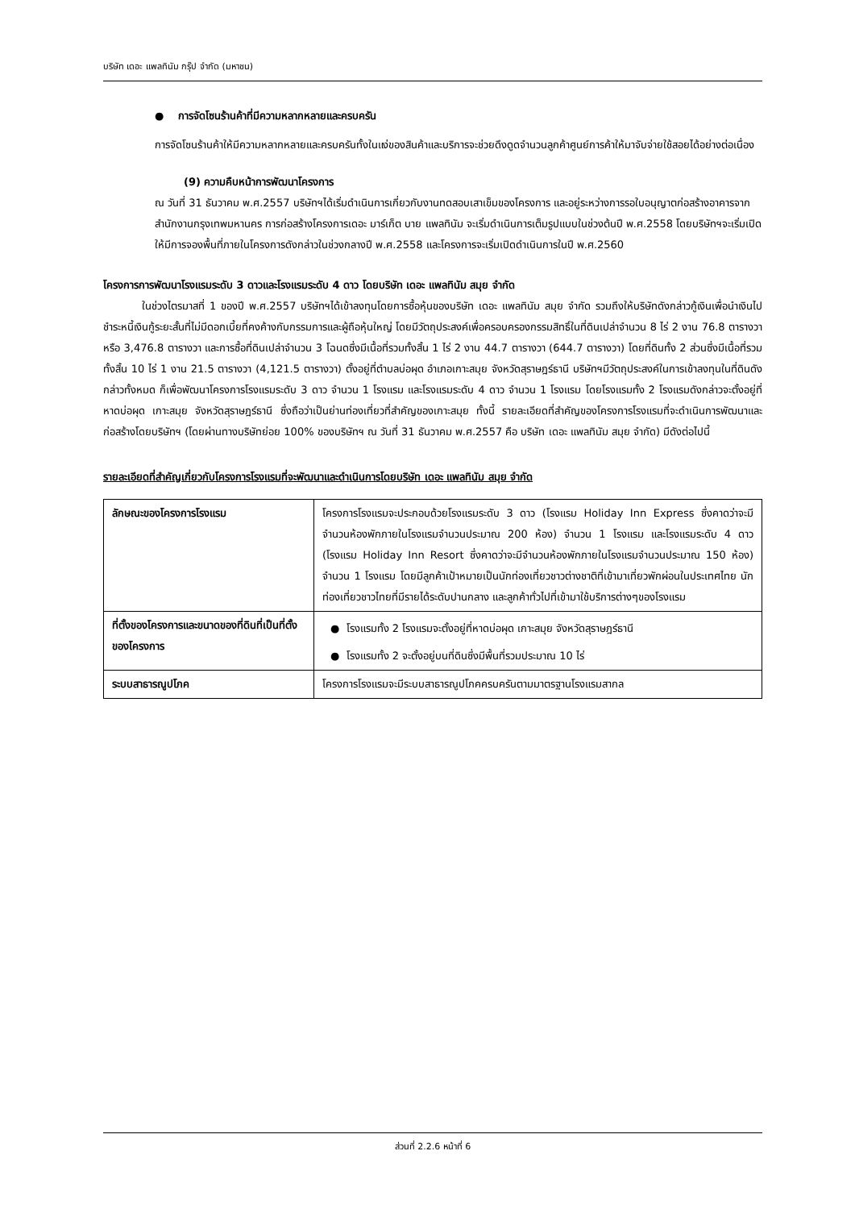บริษัท เดอะ แพลทินัม กรุ๊ป จำกัด (มหาชน)
● การจัดโซนร้านค้าที่มีความหลากหลายและครบครัน
การจัดโซนร้านค้าให้มีความหลากหลายและครบครันทั้งในแง่ของสินค้าและบริการจะช่วยดึงดูดจำนวนลูกค้าศูนย์การค้าให้มาจับจ่ายใช้สอยได้อย่างต่อเนื่อง
(9) ความคืบหน้าการพัฒนาโครงการ
ณ วันที่ 31 ธันวาคม พ.ศ.2557 บริษัทฯได้เริ่มดำเนินการเกี่ยวกับงานทดสอบเสาเข็มของโครงการ และอยู่ระหว่างการรอใบอนุญาตก่อสร้างอาคารจากสำนักงานกรุงเทพมหานคร การก่อสร้างโครงการเดอะ มาร์เก็ต บาย แพลทินัม จะเริ่มดำเนินการเต็มรูปแบบในช่วงต้นปี พ.ศ.2558 โดยบริษัทฯจะเริ่มเปิดให้มีการจองพื้นที่ภายในโครงการดังกล่าวในช่วงกลางปี พ.ศ.2558 และโครงการจะเริ่มเปิดดำเนินการในปี พ.ศ.2560
โครงการการพัฒนาโรงแรมระดับ 3 ดาวและโรงแรมระดับ 4 ดาว โดยบริษัท เดอะ แพลทินัม สมุย จำกัด
ในช่วงไตรมาสที่ 1 ของปี พ.ศ.2557 บริษัทฯได้เข้าลงทุนโดยการซื้อหุ้นของบริษัท เดอะ แพลทินัม สมุย จำกัด รวมถึงให้บริษัทดังกล่าวกู้เงินเพื่อนำเงินไปชำระหนี้เงินกู้ระยะสั้นที่ไม่มีดอกเบี้ยที่คงค้างกับกรรมการและผู้ถือหุ้นใหญ่ โดยมีวัตถุประสงค์เพื่อครอบครองกรรมสิทธิ์ในที่ดินเปล่าจำนวน 8 ไร่ 2 งาน 76.8 ตารางวา หรือ 3,476.8 ตารางวา และการซื้อที่ดินเปล่าจำนวน 3 โฉนดซึ่งมีเนื้อที่รวมทั้งสิ้น 1 ไร่ 2 งาน 44.7 ตารางวา (644.7 ตารางวา) โดยที่ดินทั้ง 2 ส่วนซึ่งมีเนื้อที่รวมทั้งสิ้น 10 ไร่ 1 งาน 21.5 ตารางวา (4,121.5 ตารางวา) ตั้งอยู่ที่ตำบลบ่อผุด อำเภอเกาะสมุย จังหวัดสุราษฎร์ธานี บริษัทฯมีวัตถุประสงค์ในการเข้าลงทุนในที่ดินดังกล่าวทั้งหมด ก็เพื่อพัฒนาโครงการโรงแรมระดับ 3 ดาว จำนวน 1 โรงแรม และโรงแรมระดับ 4 ดาว จำนวน 1 โรงแรม โดยโรงแรมทั้ง 2 โรงแรมดังกล่าวจะตั้งอยู่ที่หาดบ่อผุด เกาะสมุย จังหวัดสุราษฎร์ธานี ซึ่งถือว่าเป็นย่านท่องเที่ยวที่สำคัญของเกาะสมุย ทั้งนี้ รายละเอียดที่สำคัญของโครงการโรงแรมที่จะดำเนินการพัฒนาและก่อสร้างโดยบริษัทฯ (โดยผ่านทางบริษัทย่อย 100% ของบริษัทฯ ณ วันที่ 31 ธันวาคม พ.ศ.2557 คือ บริษัท เดอะ แพลทินัม สมุย จำกัด) มีดังต่อไปนี้
รายละเอียดที่สำคัญเกี่ยวกับโครงการโรงแรมที่จะพัฒนาและดำเนินการโดยบริษัท เดอะ แพลทินัม สมุย จำกัด
| ลักษณะของโครงการโรงแรม | โครงการโรงแรมจะประกอบด้วยโรงแรมระดับ 3 ดาว (โรงแรม Holiday Inn Express ซึ่งคาดว่าจะมีจำนวนห้องพักภายในโรงแรมจำนวนประมาณ 200 ห้อง) จำนวน 1 โรงแรม และโรงแรมระดับ 4 ดาว (โรงแรม Holiday Inn Resort ซึ่งคาดว่าจะมีจำนวนห้องพักภายในโรงแรมจำนวนประมาณ 150 ห้อง) จำนวน 1 โรงแรม โดยมีลูกค้าเป้าหมายเป็นนักท่องเที่ยวชาวต่างชาติที่เข้ามาเที่ยวพักผ่อนในประเทศไทย นักท่องเที่ยวชาวไทยที่มีรายได้ระดับปานกลาง และลูกค้าทั่วไปที่เข้ามาใช้บริการต่างๆของโรงแรม |
| ที่ตั้งของโครงการและขนาดของที่ดินที่เป็นที่ตั้งของโครงการ | ● โรงแรมทั้ง 2 โรงแรมจะตั้งอยู่ที่หาดบ่อผุด เกาะสมุย จังหวัดสุราษฎร์ธานี ● โรงแรมทั้ง 2 จะตั้งอยู่บนที่ดินซึ่งมีพื้นที่รวมประมาณ 10 ไร่ |
| ระบบสาธารณูปโภค | โครงการโรงแรมจะมีระบบสาธารณูปโภคครบครันตามมาตรฐานโรงแรมสากล |
ส่วนที่ 2.2.6 หน้าที่ 6